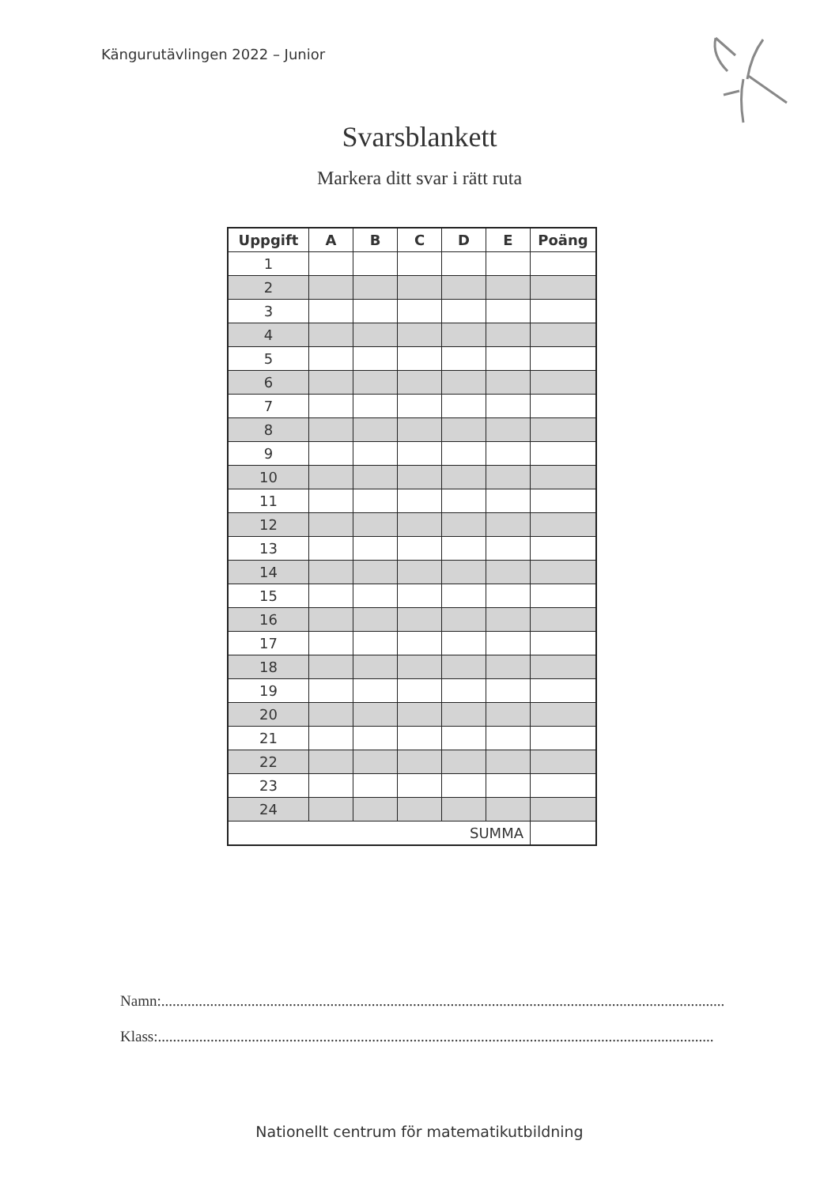Kängurutävlingen 2022 – Junior
Svarsblankett
Markera ditt svar i rätt ruta
| Uppgift | A | B | C | D | E | Poäng |
| --- | --- | --- | --- | --- | --- | --- |
| 1 | | | | | | |
| 2 | | | | | | |
| 3 | | | | | | |
| 4 | | | | | | |
| 5 | | | | | | |
| 6 | | | | | | |
| 7 | | | | | | |
| 8 | | | | | | |
| 9 | | | | | | |
| 10 | | | | | | |
| 11 | | | | | | |
| 12 | | | | | | |
| 13 | | | | | | |
| 14 | | | | | | |
| 15 | | | | | | |
| 16 | | | | | | |
| 17 | | | | | | |
| 18 | | | | | | |
| 19 | | | | | | |
| 20 | | | | | | |
| 21 | | | | | | |
| 22 | | | | | | |
| 23 | | | | | | |
| 24 | | | | | | |
| SUMMA | | | | | | |
Namn:......................................................................................................................................................
Klass:....................................................................................................................................................
Nationellt centrum för matematikutbildning